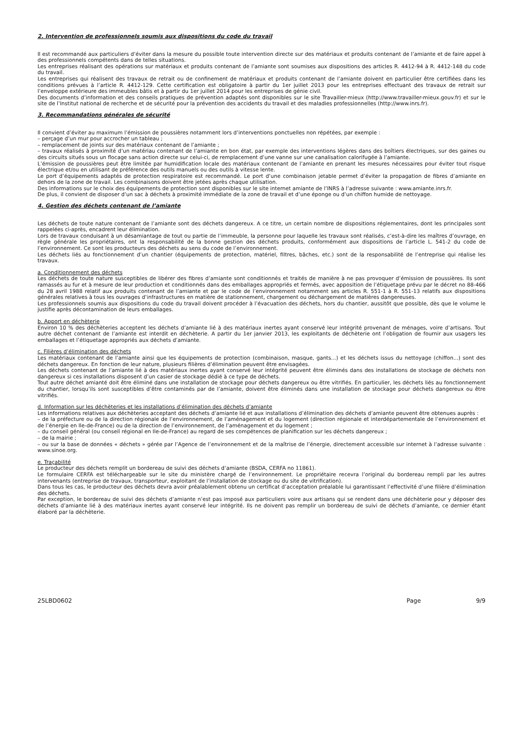2. Intervention de professionnels soumis aux dispositions du code du travail
Il est recommandé aux particuliers d’éviter dans la mesure du possible toute intervention directe sur des matériaux et produits contenant de l’amiante et de faire appel à des professionnels compétents dans de telles situations.
Les entreprises réalisant des opérations sur matériaux et produits contenant de l’amiante sont soumises aux dispositions des articles R. 4412-94 à R. 4412-148 du code du travail.
Les entreprises qui réalisent des travaux de retrait ou de confinement de matériaux et produits contenant de l’amiante doivent en particulier être certifiées dans les conditions prévues à l’article R. 4412-129. Cette certification est obligatoire à partir du 1er juillet 2013 pour les entreprises effectuant des travaux de retrait sur l’enveloppe extérieure des immeubles bâtis et à partir du 1er juillet 2014 pour les entreprises de génie civil.
Des documents d’information et des conseils pratiques de prévention adaptés sont disponibles sur le site Travailler-mieux (http://www.travailler-mieux.gouv.fr) et sur le site de l’Institut national de recherche et de sécurité pour la prévention des accidents du travail et des maladies professionnelles (http://www.inrs.fr).
3. Recommandations générales de sécurité
Il convient d’éviter au maximum l’émission de poussières notamment lors d’interventions ponctuelles non répétées, par exemple :
– perçage d’un mur pour accrocher un tableau ;
– remplacement de joints sur des matériaux contenant de l’amiante ;
– travaux réalisés à proximité d’un matériau contenant de l’amiante en bon état, par exemple des interventions légères dans des boîtiers électriques, sur des gaines ou des circuits situés sous un flocage sans action directe sur celui-ci, de remplacement d’une vanne sur une canalisation calorifugée à l’amiante.
L’émission de poussières peut être limitée par humidification locale des matériaux contenant de l’amiante en prenant les mesures nécessaires pour éviter tout risque électrique et/ou en utilisant de préférence des outils manuels ou des outils à vitesse lente.
Le port d’équipements adaptés de protection respiratoire est recommandé. Le port d’une combinaison jetable permet d’éviter la propagation de fibres d’amiante en dehors de la zone de travail. Les combinaisons doivent être jetées après chaque utilisation.
Des informations sur le choix des équipements de protection sont disponibles sur le site internet amiante de l’INRS à l’adresse suivante : www.amiante.inrs.fr.
De plus, il convient de disposer d’un sac à déchets à proximité immédiate de la zone de travail et d’une éponge ou d’un chiffon humide de nettoyage.
4. Gestion des déchets contenant de l’amiante
Les déchets de toute nature contenant de l’amiante sont des déchets dangereux. A ce titre, un certain nombre de dispositions réglementaires, dont les principales sont rappelées ci-après, encadrent leur élimination.
Lors de travaux conduisant à un désamiantage de tout ou partie de l’immeuble, la personne pour laquelle les travaux sont réalisés, c’est-à-dire les maîtres d’ouvrage, en règle générale les propriétaires, ont la responsabilité de la bonne gestion des déchets produits, conformément aux dispositions de l’article L. 541-2 du code de l’environnement. Ce sont les producteurs des déchets au sens du code de l’environnement.
Les déchets liés au fonctionnement d’un chantier (équipements de protection, matériel, filtres, bâches, etc.) sont de la responsabilité de l’entreprise qui réalise les travaux.
a. Conditionnement des déchets
Les déchets de toute nature susceptibles de libérer des fibres d’amiante sont conditionnés et traités de manière à ne pas provoquer d’émission de poussières. Ils sont ramassés au fur et à mesure de leur production et conditionnés dans des emballages appropriés et fermés, avec apposition de l’étiquetage prévu par le décret no 88-466 du 28 avril 1988 relatif aux produits contenant de l’amiante et par le code de l’environnement notamment ses articles R. 551-1 à R. 551-13 relatifs aux dispositions générales relatives à tous les ouvrages d’infrastructures en matière de stationnement, chargement ou déchargement de matières dangereuses.
Les professionnels soumis aux dispositions du code du travail doivent procéder à l’évacuation des déchets, hors du chantier, aussitôt que possible, dès que le volume le justifie après décontamination de leurs emballages.
b. Apport en déchèterie
Environ 10 % des déchèteries acceptent les déchets d’amiante lié à des matériaux inertes ayant conservé leur intégrité provenant de ménages, voire d’artisans. Tout autre déchet contenant de l’amiante est interdit en déchèterie. A partir du 1er janvier 2013, les exploitants de déchèterie ont l’obligation de fournir aux usagers les emballages et l’étiquetage appropriés aux déchets d’amiante.
c. Filières d’élimination des déchets
Les matériaux contenant de l’amiante ainsi que les équipements de protection (combinaison, masque, gants...) et les déchets issus du nettoyage (chiffon...) sont des déchets dangereux. En fonction de leur nature, plusieurs filières d’élimination peuvent être envisagées.
Les déchets contenant de l’amiante lié à des matériaux inertes ayant conservé leur intégrité peuvent être éliminés dans des installations de stockage de déchets non dangereux si ces installations disposent d’un casier de stockage dédié à ce type de déchets.
Tout autre déchet amianté doit être éliminé dans une installation de stockage pour déchets dangereux ou être vitrifiés. En particulier, les déchets liés au fonctionnement du chantier, lorsqu’ils sont susceptibles d’être contaminés par de l’amiante, doivent être éliminés dans une installation de stockage pour déchets dangereux ou être vitrifiés.
d. Information sur les déchèteries et les installations d’élimination des déchets d’amiante
Les informations relatives aux déchèteries acceptant des déchets d’amiante lié et aux installations d’élimination des déchets d’amiante peuvent être obtenues auprès :
– de la préfecture ou de la direction régionale de l’environnement, de l’aménagement et du logement (direction régionale et interdépartementale de l’environnement et de l’énergie en Ile-de-France) ou de la direction de l’environnement, de l’aménagement et du logement ;
– du conseil général (ou conseil régional en Ile-de-France) au regard de ses compétences de planification sur les déchets dangereux ;
– de la mairie ;
– ou sur la base de données « déchets » gérée par l’Agence de l’environnement et de la maîtrise de l’énergie, directement accessible sur internet à l’adresse suivante : www.sinoe.org.
e. Traçabilité
Le producteur des déchets remplit un bordereau de suivi des déchets d’amiante (BSDA, CERFA no 11861).
Le formulaire CERFA est téléchargeable sur le site du ministère chargé de l’environnement. Le propriétaire recevra l’original du bordereau rempli par les autres intervenants (entreprise de travaux, transporteur, exploitant de l’installation de stockage ou du site de vitrification).
Dans tous les cas, le producteur des déchets devra avoir préalablement obtenu un certificat d’acceptation préalable lui garantissant l’effectivité d’une filière d’élimination des déchets.
Par exception, le bordereau de suivi des déchets d’amiante n’est pas imposé aux particuliers voire aux artisans qui se rendent dans une déchèterie pour y déposer des déchets d’amiante lié à des matériaux inertes ayant conservé leur intégrité. Ils ne doivent pas remplir un bordereau de suivi de déchets d’amiante, ce dernier étant élaboré par la déchèterie.
25LBD0602 Page 9/9